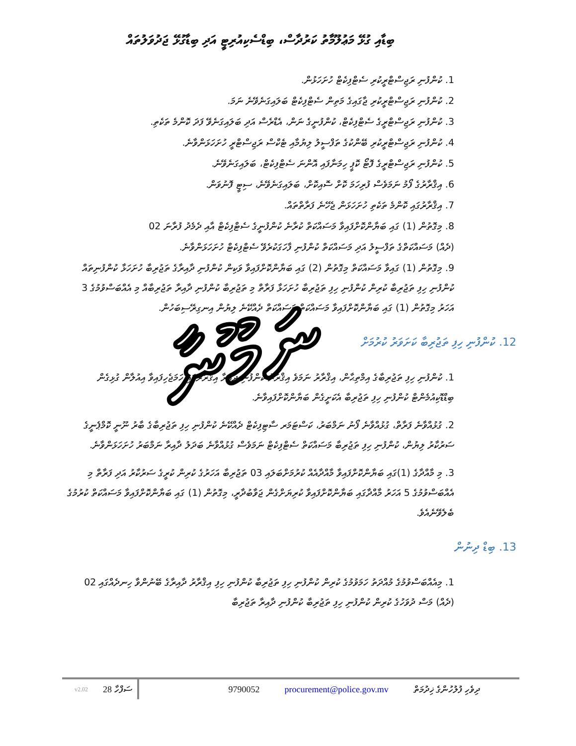ބިޑާއި ގުޅޭ މަޢުލޫމާތު ކަރުދާސް، ބިޑްސެކިއުރިޓީ އަދި ބިޑާގުޅޭ ޖަދުވަލުތައް
1. ކުންފުނި ރަޖިސްޓްރީކުރި ސެޓްފިކެޓް ހުށަހަޅުން.
2. ކުންފުނި ރަޖިސްޓްރީކުރި ޖާގައިގެ މަތިން ސެޓްފިކެޓް ބަލައިގަނެވޭނެ ނަމަ.
3. ކުންފުނި ރަޖިސްޓްރީގެ ސެޓްފިކެޓް، ކުންފުނީގެ ނަން، އެޑްރެސް އަދި ބަލައިގަނެވޭ ފަދަ ކޮންމެ ތަކެތި.
4. ކުންފުނި ރަޖިސްޓްރީކުރި ބޭންކުގެ ތަފްސީލު ލިޔުމާއި ޓެކްސް ރަޖިސްޓްރީ ހުށަހަޅަންވާނެ.
5. ކުންފުނި ރަޖިސްޓްރީގެ ފޮޓޯ ކޮޕީ ހިމަނާފައި އޮންނަ ސެޓްފިކެޓް، ބަލައިގަނެވޭނެ.
6. އިޤްރާރުގެ ފޯމު ނަމަވެސް ފުރިހަމަ ކޮށް ސޮއިކޮށް، ބަލައިގަނެވޭނެ، ސިޓީ ފޮނުވަން.
7. އިޤްރާރުގައި ކޮންމެ ތަކެތި ހުށަހަޅަން ޖެހޭނެ ފަރާތްތައް.
8. މިގޮތުން (1) ގައި ބަޔާންކޮށްފައިވާ މަސައްކަތް ކުރާނެ ކުންފުނީގެ ސެޓްފިކެޓް އާއި ދެމެދު ފުރާނަ 02
(ދެއް) މަސައްކަތްގެ ތަފްސީލު އަދި މަސައްކަތް ކުންފުނި ފާހަގަކުރެވޭ ސެޓްފިކެޓް ހުށަހަޅަންވާނެ.
9. މިގޮތުން (1) ގައިވާ މަސައްކަތް މިގޮތުން (2) ގައި ބަޔާންކޮށްފައިވާ ވަކިން ކުންފުނި ދާއިރާގެ ތަޖުރިބާ ހުށަހަޅާ ކުންފުނިތައް ކުންފުނި ހިފި ތަޖުރިބާ ކުރިން ކުންފުނި ހިފި ތަޖުރިބާ ހުށަހަޅާ ފަރާތް މި ތަޖުރިބާ ކުންފުނި ދާއިރާ ތަޖުރިބާއް މި އެއްބަސްވުމުގެ 3 އަހަރު މިގޮތުން (1) ގައި ބަޔާންކޮށްފައިވާ މަސައްކަތް މަސައްކަތް ދެއްކޭނެ ލިޔުން އިނގިރޭސިބަހުން.
12. ކުންފުނި ހިފި ތަޖުރިބާ ކަށަވަރު ކުރުމަށް
1. ކުންފުނި ހިފި ތަޖުރިބާގެ އިމްތިޙާން، އިޤްރާރު ނަމަވެ އިޤްރާރު ކުންފުނި ދާއިރާ އިޤްރާރުގައި ހަމަޖެހިފައިވާ އިއުލާން ގުޅިގެން ބިޑްޑޮކިއުމެންޓް ކުންފުނި ހިފި ތަޖުރިބާ އެކަށީގެން ބަޔާންކޮށްފައިވާނެ.
2. ގުޅުއްވާނެ ފަރާތް، ގުޅުއްވާނެ ފޯނު ނަމްބަރު، ކަސްޓަމަރ ސާޓިފިކެޓް ދެއްކޭނެ ކުންފުނި ހިފި ތަޖުރިބާގެ ބާރު ނޫނީ ކޮމްޕެނީގެ ސަރުކާރު ލިޔުން، ކުންފުނި ހިފި ތަޖުރިބާ މަސައްކަތް ސެޓްފިކެޓް ނަމަވެސް ގުޅުއްވާނެ ބަދަލު ދާއިރާ ނަމްބަރު ހުށަހަޅަންވާނެ.
3. މި މާއްދާގެ (1)ގައި ބަޔާންކޮށްފައިވާ މާއްދާއެއް ކުރުމަށްބަލައި 03 ތަޖުރިބާ އަހަރުގެ ކުރިން ކުރީގެ ސަރުކާރު އަދި ފަރާތް މި އެއްބަސްވުމުގެ 5 އަހަރު މާއްދާގައި ބަޔާންކޮށްފައިވާ ކުރިޔަށްގެން ޖަވާބުދާރީ، މިގޮތުން (1) ގައި ބަޔާންކޮށްފައިވާ މަސައްކަތް ކުރުމުގެ ބެލެވޭނެއެވެ.
13. ބިޑް ދިނުން
1. މިއެއްބަސްވުމުގެ މުއްދަތު ހަމަވުމުގެ ކުރިން ކުންފުނި ހިފި ތަޖުރިބާ ކުންފުނި ހިފި އިޤްރާރު ދާއިރާގެ ބޭނުންވާ ހިނދެއްގައި 02 (ދެއް) މަސް ދުވަހުގެ ކުރިން ކުންފުނި ހިފި ތަޖުރިބާ ކުންފުނި ދާއިރާ ތަޖުރިބާ
ނަމޫނާ
v2.02 ސަފްހާ 28 9790052 procurement@police.gov.mv ދިވެހި ފުލުހުންގެ ޚިދުމަތް